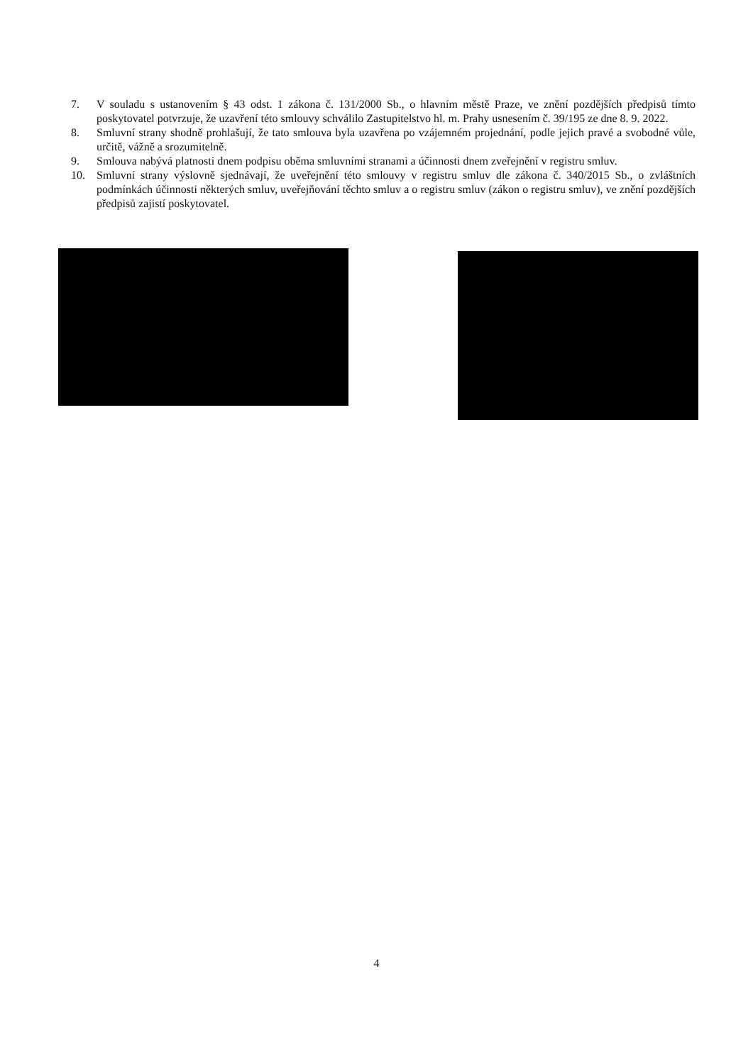7. V souladu s ustanovením § 43 odst. 1 zákona č. 131/2000 Sb., o hlavním městě Praze, ve znění pozdějších předpisů tímto poskytovatel potvrzuje, že uzavření této smlouvy schválilo Zastupitelstvo hl. m. Prahy usnesením č. 39/195 ze dne 8. 9. 2022.
8. Smluvní strany shodně prohlašují, že tato smlouva byla uzavřena po vzájemném projednání, podle jejich pravé a svobodné vůle, určitě, vážně a srozumitelně.
9. Smlouva nabývá platnosti dnem podpisu oběma smluvními stranami a účinnosti dnem zveřejnění v registru smluv.
10. Smluvní strany výslovně sjednávají, že uveřejnění této smlouvy v registru smluv dle zákona č. 340/2015 Sb., o zvláštních podmínkách účinnosti některých smluv, uveřejňování těchto smluv a o registru smluv (zákon o registru smluv), ve znění pozdějších předpisů zajistí poskytovatel.
4